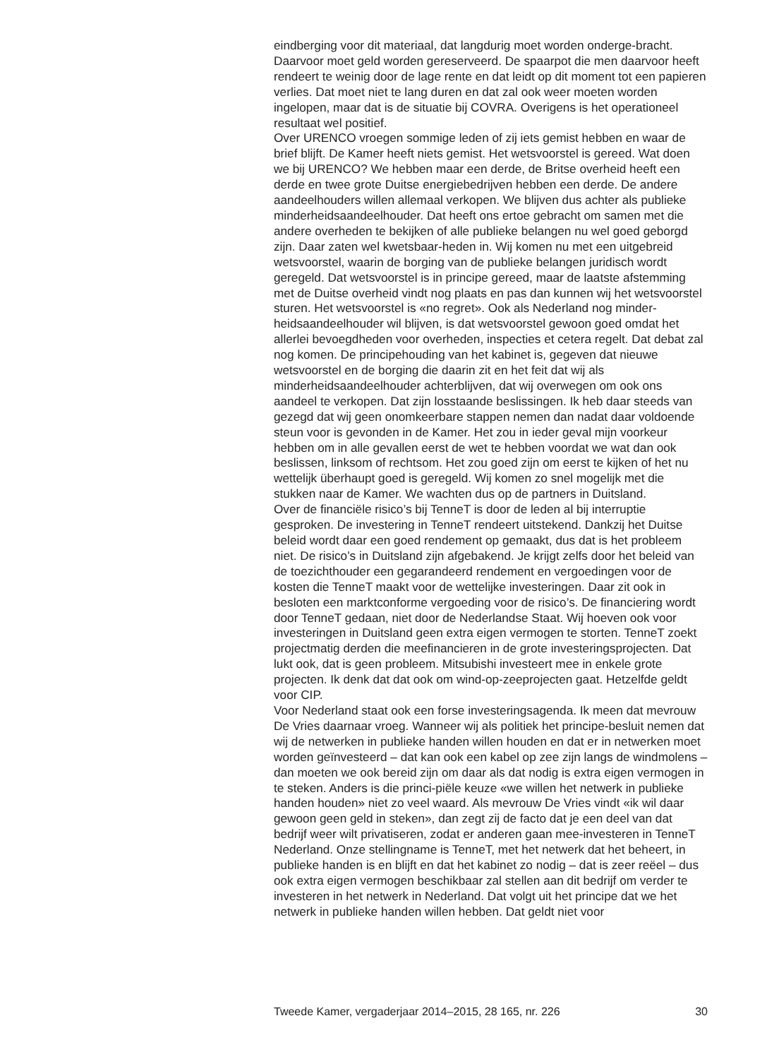eindberging voor dit materiaal, dat langdurig moet worden onderge-bracht. Daarvoor moet geld worden gereserveerd. De spaarpot die men daarvoor heeft rendeert te weinig door de lage rente en dat leidt op dit moment tot een papieren verlies. Dat moet niet te lang duren en dat zal ook weer moeten worden ingelopen, maar dat is de situatie bij COVRA. Overigens is het operationeel resultaat wel positief.
Over URENCO vroegen sommige leden of zij iets gemist hebben en waar de brief blijft. De Kamer heeft niets gemist. Het wetsvoorstel is gereed. Wat doen we bij URENCO? We hebben maar een derde, de Britse overheid heeft een derde en twee grote Duitse energiebedrijven hebben een derde. De andere aandeelhouders willen allemaal verkopen. We blijven dus achter als publieke minderheidsaandeelhouder. Dat heeft ons ertoe gebracht om samen met die andere overheden te bekijken of alle publieke belangen nu wel goed geborgd zijn. Daar zaten wel kwetsbaar-heden in. Wij komen nu met een uitgebreid wetsvoorstel, waarin de borging van de publieke belangen juridisch wordt geregeld. Dat wetsvoorstel is in principe gereed, maar de laatste afstemming met de Duitse overheid vindt nog plaats en pas dan kunnen wij het wetsvoorstel sturen. Het wetsvoorstel is «no regret». Ook als Nederland nog minder-heidsaandeelhouder wil blijven, is dat wetsvoorstel gewoon goed omdat het allerlei bevoegdheden voor overheden, inspecties et cetera regelt. Dat debat zal nog komen. De principehouding van het kabinet is, gegeven dat nieuwe wetsvoorstel en de borging die daarin zit en het feit dat wij als minderheidsaandeelhouder achterblijven, dat wij overwegen om ook ons aandeel te verkopen. Dat zijn losstaande beslissingen. Ik heb daar steeds van gezegd dat wij geen onomkeerbare stappen nemen dan nadat daar voldoende steun voor is gevonden in de Kamer. Het zou in ieder geval mijn voorkeur hebben om in alle gevallen eerst de wet te hebben voordat we wat dan ook beslissen, linksom of rechtsom. Het zou goed zijn om eerst te kijken of het nu wettelijk überhaupt goed is geregeld. Wij komen zo snel mogelijk met die stukken naar de Kamer. We wachten dus op de partners in Duitsland.
Over de financiële risico’s bij TenneT is door de leden al bij interruptie gesproken. De investering in TenneT rendeert uitstekend. Dankzij het Duitse beleid wordt daar een goed rendement op gemaakt, dus dat is het probleem niet. De risico’s in Duitsland zijn afgebakend. Je krijgt zelfs door het beleid van de toezichthouder een gegarandeerd rendement en vergoedingen voor de kosten die TenneT maakt voor de wettelijke investeringen. Daar zit ook in besloten een marktconforme vergoeding voor de risico’s. De financiering wordt door TenneT gedaan, niet door de Nederlandse Staat. Wij hoeven ook voor investeringen in Duitsland geen extra eigen vermogen te storten. TenneT zoekt projectmatig derden die meefinancieren in de grote investeringsprojecten. Dat lukt ook, dat is geen probleem. Mitsubishi investeert mee in enkele grote projecten. Ik denk dat dat ook om wind-op-zeeprojecten gaat. Hetzelfde geldt voor CIP.
Voor Nederland staat ook een forse investeringsagenda. Ik meen dat mevrouw De Vries daarnaar vroeg. Wanneer wij als politiek het principe-besluit nemen dat wij de netwerken in publieke handen willen houden en dat er in netwerken moet worden geïnvesteerd – dat kan ook een kabel op zee zijn langs de windmolens – dan moeten we ook bereid zijn om daar als dat nodig is extra eigen vermogen in te steken. Anders is die princi-piële keuze «we willen het netwerk in publieke handen houden» niet zo veel waard. Als mevrouw De Vries vindt «ik wil daar gewoon geen geld in steken», dan zegt zij de facto dat je een deel van dat bedrijf weer wilt privatiseren, zodat er anderen gaan mee-investeren in TenneT Nederland. Onze stellingname is TenneT, met het netwerk dat het beheert, in publieke handen is en blijft en dat het kabinet zo nodig – dat is zeer reëel – dus ook extra eigen vermogen beschikbaar zal stellen aan dit bedrijf om verder te investeren in het netwerk in Nederland. Dat volgt uit het principe dat we het netwerk in publieke handen willen hebben. Dat geldt niet voor
Tweede Kamer, vergaderjaar 2014–2015, 28 165, nr. 226 30